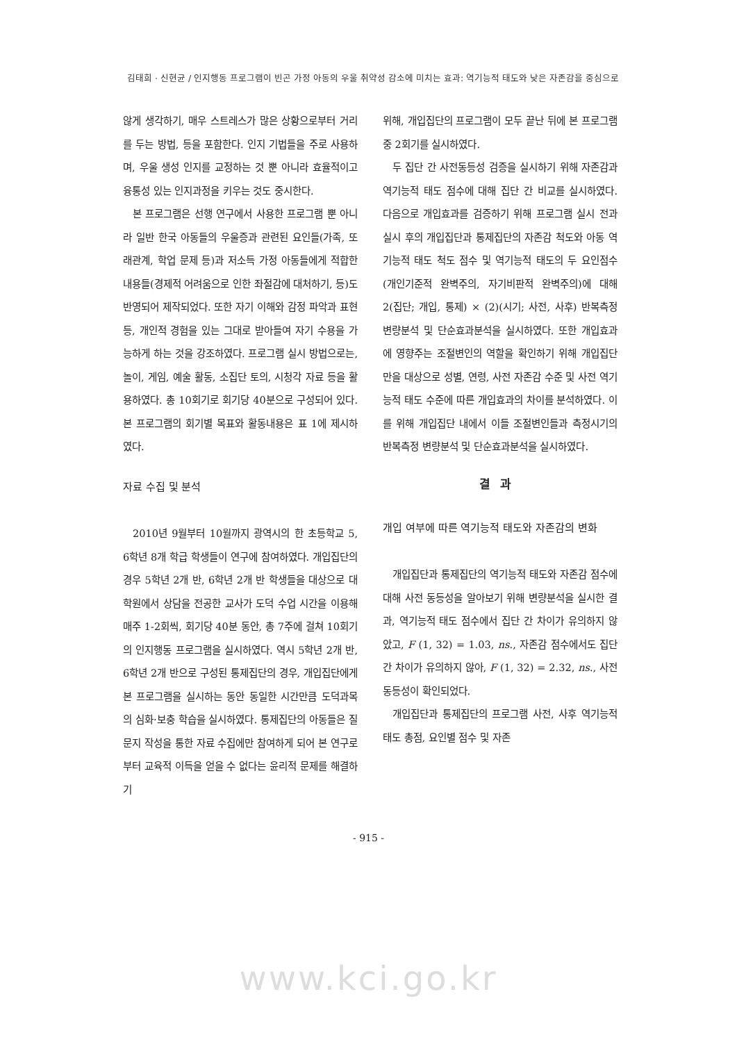김태희 · 신현균 / 인지행동 프로그램이 빈곤 가정 아동의 우울 취약성 감소에 미치는 효과: 역기능적 태도와 낮은 자존감을 중심으로
않게 생각하기, 매우 스트레스가 많은 상황으로부터 거리를 두는 방법, 등을 포함한다. 인지 기법들을 주로 사용하며, 우울 생성 인지를 교정하는 것 뿐 아니라 효율적이고 융통성 있는 인지과정을 키우는 것도 중시한다.
본 프로그램은 선행 연구에서 사용한 프로그램 뿐 아니라 일반 한국 아동들의 우울증과 관련된 요인들(가족, 또래관계, 학업 문제 등)과 저소득 가정 아동들에게 적합한 내용들(경제적 어려움으로 인한 좌절감에 대처하기, 등)도 반영되어 제작되었다. 또한 자기 이해와 감정 파악과 표현 등, 개인적 경험을 있는 그대로 받아들여 자기 수용을 가능하게 하는 것을 강조하였다. 프로그램 실시 방법으로는, 놀이, 게임, 예술 활동, 소집단 토의, 시청각 자료 등을 활용하였다. 총 10회기로 회기당 40분으로 구성되어 있다. 본 프로그램의 회기별 목표와 활동내용은 표 1에 제시하였다.
자료 수집 및 분석
2010년 9월부터 10월까지 광역시의 한 초등학교 5, 6학년 8개 학급 학생들이 연구에 참여하였다. 개입집단의 경우 5학년 2개 반, 6학년 2개 반 학생들을 대상으로 대학원에서 상담을 전공한 교사가 도덕 수업 시간을 이용해 매주 1-2회씩, 회기당 40분 동안, 총 7주에 걸쳐 10회기의 인지행동 프로그램을 실시하였다. 역시 5학년 2개 반, 6학년 2개 반으로 구성된 통제집단의 경우, 개입집단에게 본 프로그램을 실시하는 동안 동일한 시간만큼 도덕과목의 심화·보충 학습을 실시하였다. 통제집단의 아동들은 질문지 작성을 통한 자료 수집에만 참여하게 되어 본 연구로부터 교육적 이득을 얻을 수 없다는 윤리적 문제를 해결하기
위해, 개입집단의 프로그램이 모두 끝난 뒤에 본 프로그램 중 2회기를 실시하였다.
두 집단 간 사전동등성 검증을 실시하기 위해 자존감과 역기능적 태도 점수에 대해 집단 간 비교를 실시하였다. 다음으로 개입효과를 검증하기 위해 프로그램 실시 전과 실시 후의 개입집단과 통제집단의 자존감 척도와 아동 역기능적 태도 척도 점수 및 역기능적 태도의 두 요인점수(개인기준적 완벽주의, 자기비판적 완벽주의)에 대해 2(집단; 개입, 통제) × (2)(시기; 사전, 사후) 반복측정 변량분석 및 단순효과분석을 실시하였다. 또한 개입효과에 영향주는 조절변인의 역할을 확인하기 위해 개입집단만을 대상으로 성별, 연령, 사전 자존감 수준 및 사전 역기능적 태도 수준에 따른 개입효과의 차이를 분석하였다. 이를 위해 개입집단 내에서 이들 조절변인들과 측정시기의 반복측정 변량분석 및 단순효과분석을 실시하였다.
결과
개입 여부에 따른 역기능적 태도와 자존감의 변화
개입집단과 통제집단의 역기능적 태도와 자존감 점수에 대해 사전 동등성을 알아보기 위해 변량분석을 실시한 결과, 역기능적 태도 점수에서 집단 간 차이가 유의하지 않았고, F (1, 32) = 1.03, ns., 자존감 점수에서도 집단 간 차이가 유의하지 않아, F (1, 32) = 2.32, ns., 사전 동등성이 확인되었다.
개입집단과 통제집단의 프로그램 사전, 사후 역기능적 태도 총점, 요인별 점수 및 자존
- 915 -
www.kci.go.kr